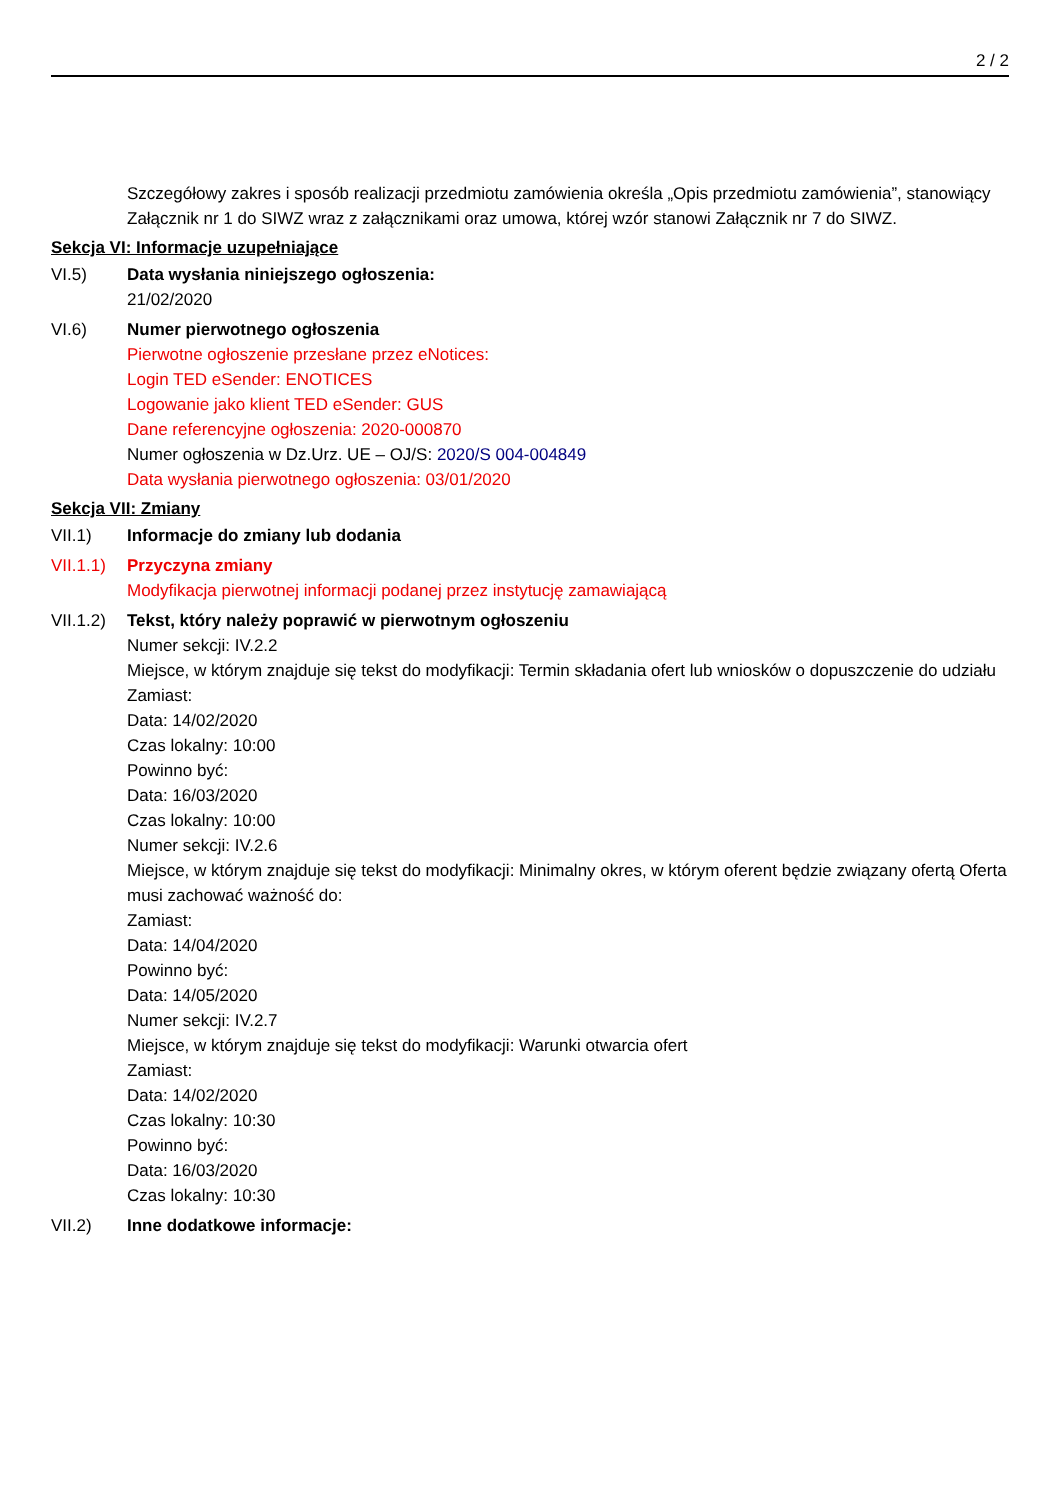2 / 2
Szczegółowy zakres i sposób realizacji przedmiotu zamówienia określa „Opis przedmiotu zamówienia”, stanowiący Załącznik nr 1 do SIWZ wraz z załącznikami oraz umowa, której wzór stanowi Załącznik nr 7 do SIWZ.
Sekcja VI: Informacje uzupełniające
VI.5) Data wysłania niniejszego ogłoszenia:
21/02/2020
VI.6) Numer pierwotnego ogłoszenia
Pierwotne ogłoszenie przesłane przez eNotices:
Login TED eSender: ENOTICES
Logowanie jako klient TED eSender: GUS
Dane referencyjne ogłoszenia: 2020-000870
Numer ogłoszenia w Dz.Urz. UE – OJ/S: 2020/S 004-004849
Data wysłania pierwotnego ogłoszenia: 03/01/2020
Sekcja VII: Zmiany
VII.1) Informacje do zmiany lub dodania
VII.1.1)
Przyczyna zmiany
Modyfikacja pierwotnej informacji podanej przez instytucję zamawiającą
VII.1.2)
Tekst, który należy poprawić w pierwotnym ogłoszeniu
Numer sekcji: IV.2.2
Miejsce, w którym znajduje się tekst do modyfikacji: Termin składania ofert lub wniosków o dopuszczenie do udziału
Zamiast:
Data: 14/02/2020
Czas lokalny: 10:00
Powinno być:
Data: 16/03/2020
Czas lokalny: 10:00
Numer sekcji: IV.2.6
Miejsce, w którym znajduje się tekst do modyfikacji: Minimalny okres, w którym oferent będzie związany ofertą Oferta musi zachować ważność do:
Zamiast:
Data: 14/04/2020
Powinno być:
Data: 14/05/2020
Numer sekcji: IV.2.7
Miejsce, w którym znajduje się tekst do modyfikacji: Warunki otwarcia ofert
Zamiast:
Data: 14/02/2020
Czas lokalny: 10:30
Powinno być:
Data: 16/03/2020
Czas lokalny: 10:30
VII.2) Inne dodatkowe informacje: